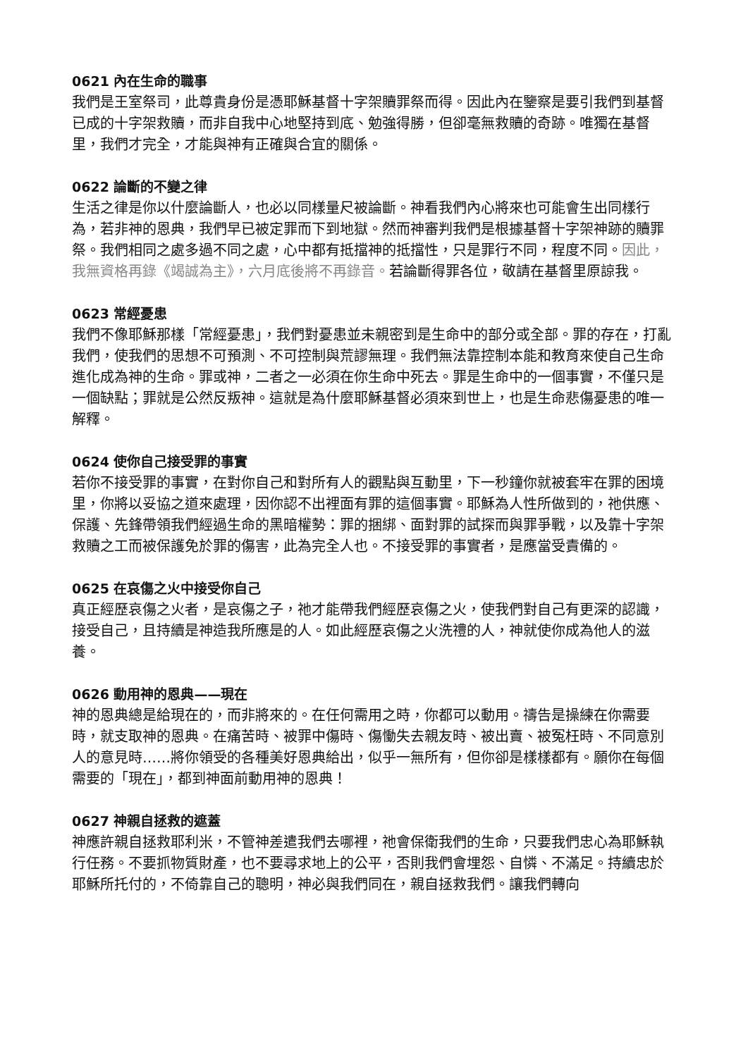0621 內在生命的職事
我們是王室祭司，此尊貴身份是憑耶穌基督十字架贖罪祭而得。因此內在鑒察是要引我們到基督已成的十字架救贖，而非自我中心地堅持到底、勉強得勝，但卻毫無救贖的奇跡。唯獨在基督里，我們才完全，才能與神有正確與合宜的關係。
0622 論斷的不變之律
生活之律是你以什麼論斷人，也必以同樣量尺被論斷。神看我們內心將來也可能會生出同樣行為，若非神的恩典，我們早已被定罪而下到地獄。然而神審判我們是根據基督十字架神跡的贖罪祭。我們相同之處多過不同之處，心中都有抵擋神的抵擋性，只是罪行不同，程度不同。因此，我無資格再錄《竭誠為主》，六月底後將不再錄音。若論斷得罪各位，敬請在基督里原諒我。
0623 常經憂患
我們不像耶穌那樣「常經憂患」，我們對憂患並未親密到是生命中的部分或全部。罪的存在，打亂我們，使我們的思想不可預測、不可控制與荒謬無理。我們無法靠控制本能和教育來使自己生命進化成為神的生命。罪或神，二者之一必須在你生命中死去。罪是生命中的一個事實，不僅只是一個缺點；罪就是公然反叛神。這就是為什麼耶穌基督必須來到世上，也是生命悲傷憂患的唯一解釋。
0624 使你自己接受罪的事實
若你不接受罪的事實，在對你自己和對所有人的觀點與互動里，下一秒鐘你就被套牢在罪的困境里，你將以妥協之道來處理，因你認不出裡面有罪的這個事實。耶穌為人性所做到的，祂供應、保護、先鋒帶領我們經過生命的黑暗權勢：罪的捆綁、面對罪的試探而與罪爭戰，以及靠十字架救贖之工而被保護免於罪的傷害，此為完全人也。不接受罪的事實者，是應當受責備的。
0625 在哀傷之火中接受你自己
真正經歷哀傷之火者，是哀傷之子，祂才能帶我們經歷哀傷之火，使我們對自己有更深的認識，接受自己，且持續是神造我所應是的人。如此經歷哀傷之火洗禮的人，神就使你成為他人的滋養。
0626 動用神的恩典——現在
神的恩典總是給現在的，而非將來的。在任何需用之時，你都可以動用。禱告是操練在你需要時，就支取神的恩典。在痛苦時、被罪中傷時、傷慟失去親友時、被出賣、被冤枉時、不同意別人的意見時……將你領受的各種美好恩典給出，似乎一無所有，但你卻是樣樣都有。願你在每個需要的「現在」，都到神面前動用神的恩典！
0627 神親自拯救的遮蓋
神應許親自拯救耶利米，不管神差遣我們去哪裡，祂會保衛我們的生命，只要我們忠心為耶穌執行任務。不要抓物質財產，也不要尋求地上的公平，否則我們會埋怨、自憐、不滿足。持續忠於耶穌所托付的，不倚靠自己的聰明，神必與我們同在，親自拯救我們。讓我們轉向